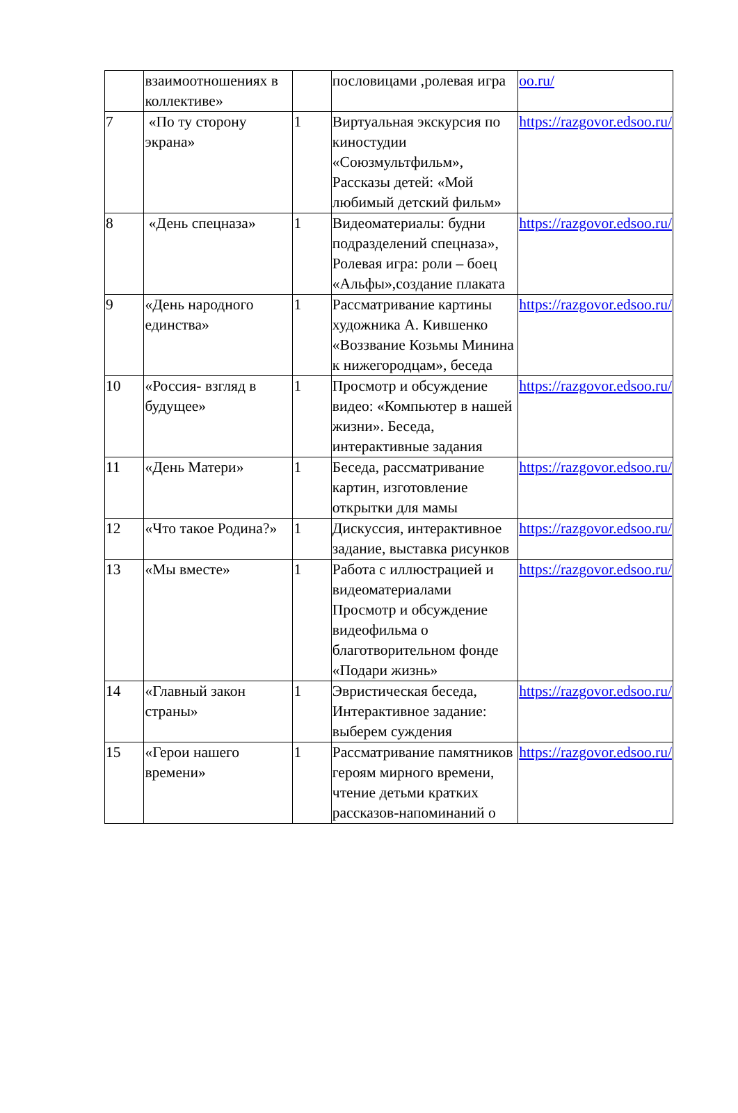| | взаимоотношениях в коллективе» | | пословицами ,ролевая игра | oo.ru/ |
| 7 | «По ту сторону экрана» | 1 | Виртуальная экскурсия по киностудии «Союзмультфильм», Рассказы детей: «Мой любимый детский фильм» | https://razgovor.edsoo.ru/ |
| 8 | «День спецназа» | 1 | Видеоматериалы: будни подразделений спецназа», Ролевая игра: роли – боец «Альфы»,создание плаката | https://razgovor.edsoo.ru/ |
| 9 | «День народного единства» | 1 | Рассматривание картины художника А. Кившенко «Воззвание Козьмы Минина к нижегородцам», беседа | https://razgovor.edsoo.ru/ |
| 10 | «Россия- взгляд в будущее» | 1 | Просмотр и обсуждение видео: «Компьютер в нашей жизни». Беседа, интерактивные задания | https://razgovor.edsoo.ru/ |
| 11 | «День Матери» | 1 | Беседа, рассматривание картин, изготовление открытки для мамы | https://razgovor.edsoo.ru/ |
| 12 | «Что такое Родина?» | 1 | Дискуссия, интерактивное задание, выставка рисунков | https://razgovor.edsoo.ru/ |
| 13 | «Мы вместе» | 1 | Работа с иллюстрацией и видеоматериалами Просмотр и обсуждение видеофильма о благотворительном фонде «Подари жизнь» | https://razgovor.edsoo.ru/ |
| 14 | «Главный закон страны» | 1 | Эвристическая беседа, Интерактивное задание: выберем суждения | https://razgovor.edsoo.ru/ |
| 15 | «Герои нашего времени» | 1 | Рассматривание памятников героям мирного времени, чтение детьми кратких рассказов-напоминаний о | https://razgovor.edsoo.ru/ |